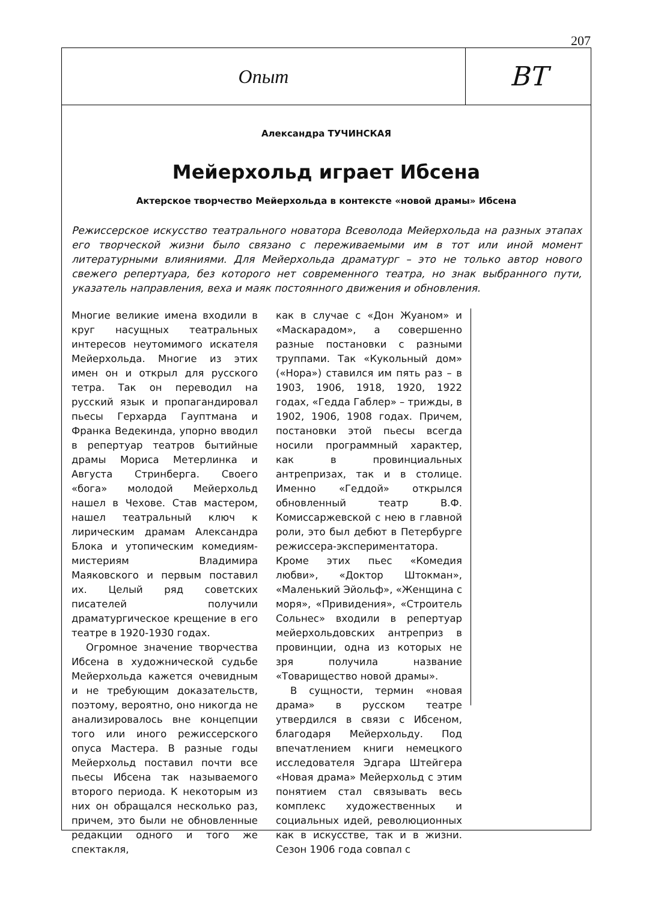207
Опыт
ВТ
Александра ТУЧИНСКАЯ
Мейерхольд играет Ибсена
Актерское творчество Мейерхольда в контексте «новой драмы» Ибсена
Режиссерское искусство театрального новатора Всеволода Мейерхольда на разных этапах его творческой жизни было связано с переживаемыми им в тот или иной момент литературными влияниями. Для Мейерхольда драматург – это не только автор нового свежего репертуара, без которого нет современного театра, но знак выбранного пути, указатель направления, веха и маяк постоянного движения и обновления.
Многие великие имена входили в круг насущных театральных интересов неутомимого искателя Мейерхольда. Многие из этих имен он и открыл для русского тетра. Так он переводил на русский язык и пропагандировал пьесы Герхарда Гауптмана и Франка Ведекинда, упорно вводил в репертуар театров бытийные драмы Мориса Метерлинка и Августа Стринберга. Своего «бога» молодой Мейерхольд нашел в Чехове. Став мастером, нашел театральный ключ к лирическим драмам Александра Блока и утопическим комедиям-мистериям Владимира Маяковского и первым поставил их. Целый ряд советских писателей получили драматургическое крещение в его театре в 1920-1930 годах.
Огромное значение творчества Ибсена в художнической судьбе Мейерхольда кажется очевидным и не требующим доказательств, поэтому, вероятно, оно никогда не анализировалось вне концепции того или иного режиссерского опуса Мастера. В разные годы Мейерхольд поставил почти все пьесы Ибсена так называемого второго периода. К некоторым из них он обращался несколько раз, причем, это были не обновленные редакции одного и того же спектакля,
как в случае с «Дон Жуаном» и «Маскарадом», а совершенно разные постановки с разными труппами. Так «Кукольный дом» («Нора») ставился им пять раз – в 1903, 1906, 1918, 1920, 1922 годах, «Гедда Габлер» – трижды, в 1902, 1906, 1908 годах. Причем, постановки этой пьесы всегда носили программный характер, как в провинциальных антрепризах, так и в столице. Именно «Геддой» открылся обновленный театр В.Ф. Комиссаржевской с нею в главной роли, это был дебют в Петербурге режиссера-экспериментатора. Кроме этих пьес «Комедия любви», «Доктор Штокман», «Маленький Эйольф», «Женщина с моря», «Привидения», «Строитель Сольнес» входили в репертуар мейерхольдовских антреприз в провинции, одна из которых не зря получила название «Товарищество новой драмы».
В сущности, термин «новая драма» в русском театре утвердился в связи с Ибсеном, благодаря Мейерхольду. Под впечатлением книги немецкого исследователя Эдгара Штейгера «Новая драма» Мейерхольд с этим понятием стал связывать весь комплекс художественных и социальных идей, революционных как в искусстве, так и в жизни. Сезон 1906 года совпал с